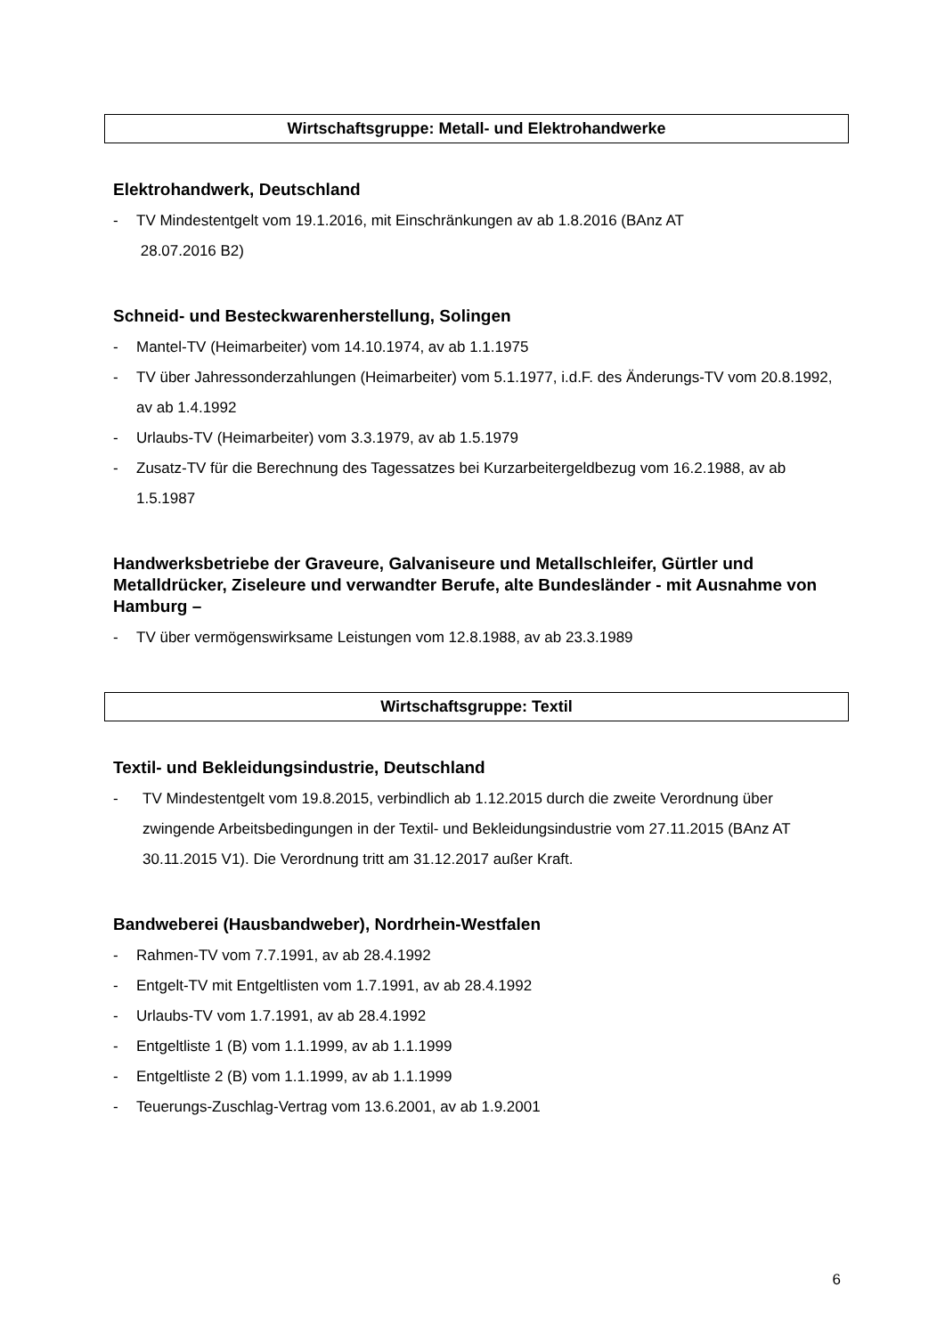Wirtschaftsgruppe: Metall- und Elektrohandwerke
Elektrohandwerk, Deutschland
- TV Mindestentgelt vom 19.1.2016, mit Einschränkungen av ab 1.8.2016 (BAnz AT
28.07.2016 B2)
Schneid- und Besteckwarenherstellung, Solingen
- Mantel-TV (Heimarbeiter) vom 14.10.1974, av ab 1.1.1975
- TV über Jahressonderzahlungen (Heimarbeiter) vom 5.1.1977, i.d.F. des Änderungs-TV vom 20.8.1992, av ab 1.4.1992
- Urlaubs-TV (Heimarbeiter) vom 3.3.1979, av ab 1.5.1979
- Zusatz-TV für die Berechnung des Tagessatzes bei Kurzarbeitergeldbezug vom 16.2.1988, av ab 1.5.1987
Handwerksbetriebe der Graveure, Galvaniseure und Metallschleifer, Gürtler und Metalldrücker, Ziseleure und verwandter Berufe, alte Bundesländer - mit Ausnahme von Hamburg –
- TV über vermögenswirksame Leistungen vom 12.8.1988, av ab 23.3.1989
Wirtschaftsgruppe: Textil
Textil- und Bekleidungsindustrie, Deutschland
- TV Mindestentgelt vom 19.8.2015, verbindlich ab 1.12.2015 durch die zweite Verordnung über zwingende Arbeitsbedingungen in der Textil- und Bekleidungsindustrie vom 27.11.2015 (BAnz AT 30.11.2015 V1). Die Verordnung tritt am 31.12.2017 außer Kraft.
Bandweberei (Hausbandweber), Nordrhein-Westfalen
- Rahmen-TV vom 7.7.1991, av ab 28.4.1992
- Entgelt-TV mit Entgeltlisten vom 1.7.1991, av ab 28.4.1992
- Urlaubs-TV vom 1.7.1991, av ab 28.4.1992
- Entgeltliste 1 (B) vom 1.1.1999, av ab 1.1.1999
- Entgeltliste 2 (B) vom 1.1.1999, av ab 1.1.1999
- Teuerungs-Zuschlag-Vertrag vom 13.6.2001, av ab 1.9.2001
6